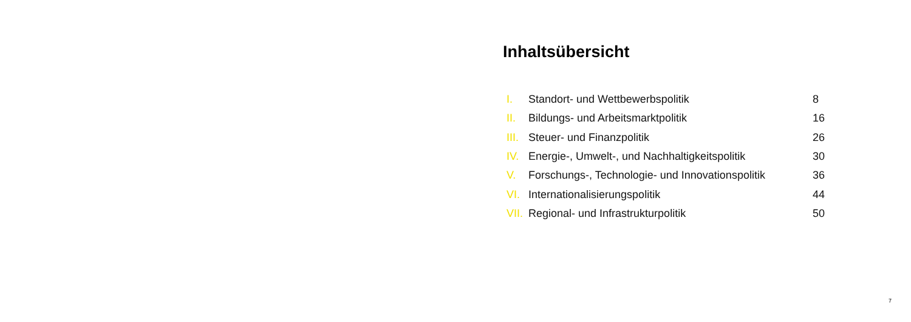Inhaltsübersicht
| I. | Standort- und Wettbewerbspolitik | 8 |
| II. | Bildungs- und Arbeitsmarktpolitik | 16 |
| III. | Steuer- und Finanzpolitik | 26 |
| IV. | Energie-, Umwelt-, und Nachhaltigkeitspolitik | 30 |
| V. | Forschungs-, Technologie- und Innovationspolitik | 36 |
| VI. | Internationalisierungspolitik | 44 |
| VII. | Regional- und Infrastrukturpolitik | 50 |
7